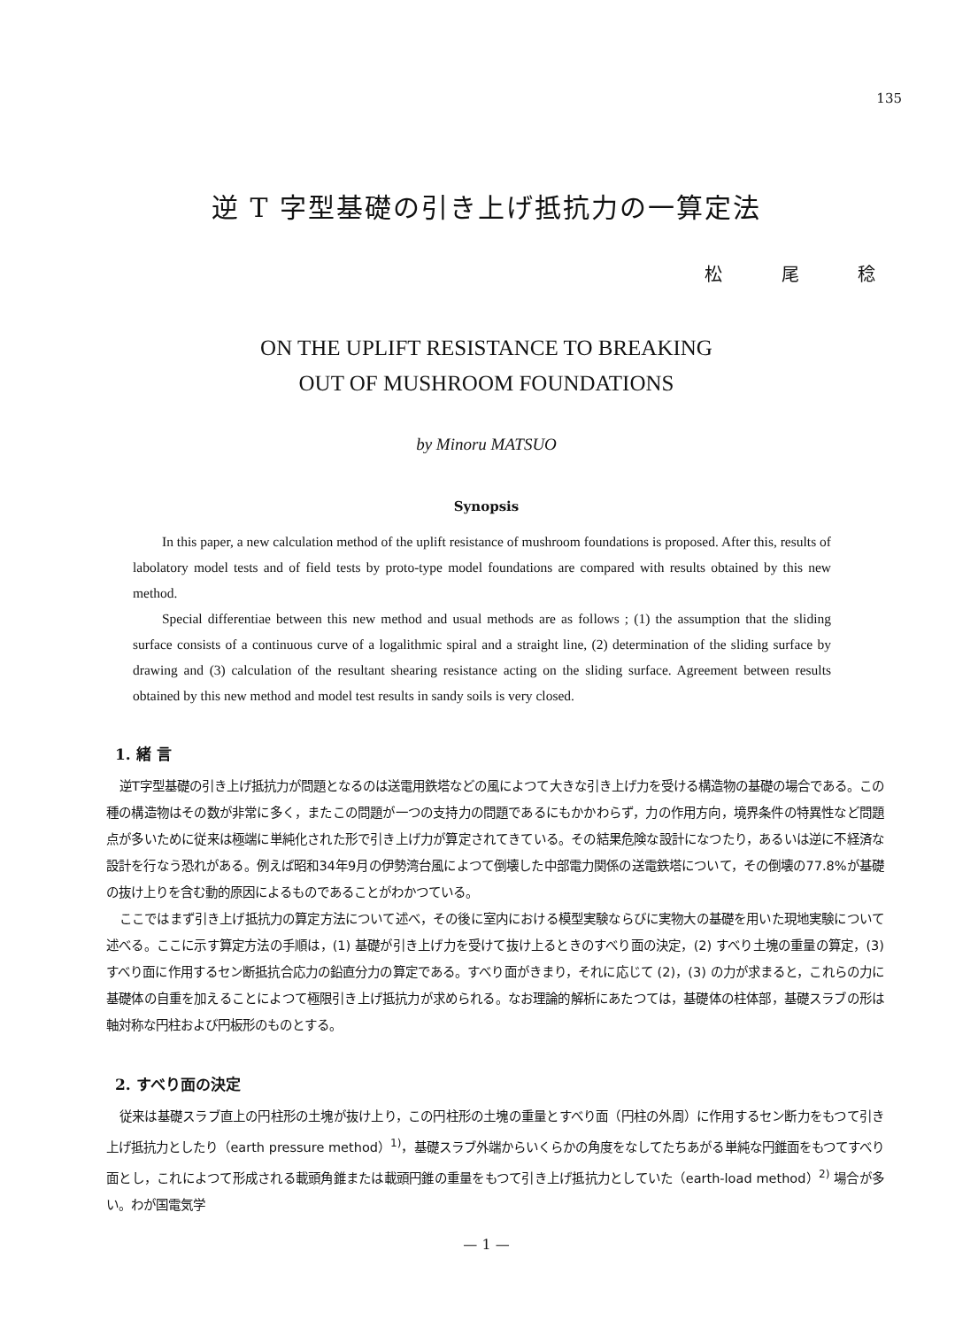135
逆 T 字型基礎の引き上げ抵抗力の一算定法
松 尾 稔
ON THE UPLIFT RESISTANCE TO BREAKING
OUT OF MUSHROOM FOUNDATIONS
by Minoru MATSUO
Synopsis
In this paper, a new calculation method of the uplift resistance of mushroom foundations is proposed. After this, results of labolatory model tests and of field tests by proto-type model foundations are compared with results obtained by this new method.
Special differentiae between this new method and usual methods are as follows ; (1) the assumption that the sliding surface consists of a continuous curve of a logalithmic spiral and a straight line, (2) determination of the sliding surface by drawing and (3) calculation of the resultant shearing resistance acting on the sliding surface. Agreement between results obtained by this new method and model test results in sandy soils is very closed.
1. 緒 言
逆T字型基礎の引き上げ抵抗力が問題となるのは送電用鉄塔などの風によつて大きな引き上げ力を受ける構造物の基礎の場合である。この種の構造物はその数が非常に多く，またこの問題が一つの支持力の問題であるにもかかわらず，力の作用方向，境界条件の特異性など問題点が多いために従来は極端に単純化された形で引き上げ力が算定されてきている。その結果危険な設計になつたり，あるいは逆に不経済な設計を行なう恐れがある。例えば昭和34年9月の伊勢湾台風によつて倒壊した中部電力関係の送電鉄塔について，その倒壊の77.8%が基礎の抜け上りを含む動的原因によるものであることがわかつている。
ここではまず引き上げ抵抗力の算定方法について述べ，その後に室内における模型実験ならびに実物大の基礎を用いた現地実験について述べる。ここに示す算定方法の手順は，(1) 基礎が引き上げ力を受けて抜け上るときのすべり面の決定，(2) すべり土塊の重量の算定，(3) すべり面に作用するセン断抵抗合応力の鉛直分力の算定である。すべり面がきまり，それに応じて (2)，(3) の力が求まると，これらの力に基礎体の自重を加えることによつて極限引き上げ抵抗力が求められる。なお理論的解析にあたつては，基礎体の柱体部，基礎スラブの形は軸対称な円柱および円板形のものとする。
2. すべり面の決定
従来は基礎スラブ直上の円柱形の土塊が抜け上り，この円柱形の土塊の重量とすべり面（円柱の外周）に作用するセン断力をもつて引き上げ抵抗力としたり（earth pressure method）<sup>1)</sup>，基礎スラブ外端からいくらかの角度をなしてたちあがる単純な円錐面をもつてすべり面とし，これによつて形成される載頭角錐または載頭円錐の重量をもつて引き上げ抵抗力としていた（earth-load method）<sup>2)</sup> 場合が多い。わが国電気学
— 1 —